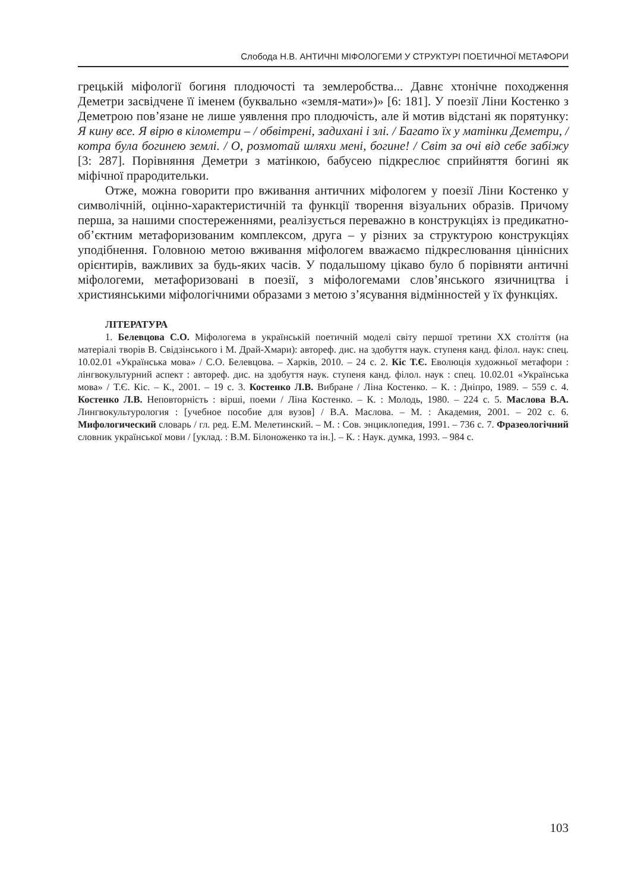Слобода Н.В. АНТИЧНІ МІФОЛОГЕМИ У СТРУКТУРІ ПОЕТИЧНОЇ МЕТАФОРИ
грецькій міфології богиня плодючості та землеробства... Давнє хтонічне походження Деметри засвідчене її іменем (буквально «земля-мати»)» [6: 181]. У поезії Ліни Костенко з Деметрою пов’язане не лише уявлення про плодючість, але й мотив відстані як порятунку: Я кину все. Я вірю в кілометри – / обвітрені, задихані і злі. / Багато їх у матінки Деметри, / котра була богинею землі. / О, розмотай шляхи мені, богине! / Світ за очі від себе забіжу [3: 287]. Порівняння Деметри з матінкою, бабусею підкреслює сприйняття богині як міфічної прародительки.
Отже, можна говорити про вживання античних міфологем у поезії Ліни Костенко у символічній, оцінно-характеристичній та функції творення візуальних образів. Причому перша, за нашими спостереженнями, реалізується переважно в конструкціях із предикатно-об’єктним метафоризованим комплексом, друга – у різних за структурою конструкціях уподібнення. Головною метою вживання міфологем вважаємо підкреслювання ціннісних орієнтирів, важливих за будь-яких часів. У подальшому цікаво було б порівняти античні міфологеми, метафоризовані в поезії, з міфологемами слов’янського язичництва і християнськими міфологічними образами з метою з’ясування відмінностей у їх функціях.
ЛІТЕРАТУРА
1. Белевцова С.О. Міфологема в українській поетичній моделі світу першої третини ХХ століття (на матеріалі творів В. Свідзінського і М. Драй-Хмари): автореф. дис. на здобуття наук. ступеня канд. філол. наук: спец. 10.02.01 «Українська мова» / С.О. Белевцова. – Харків, 2010. – 24 с. 2. Кіс Т.Є. Еволюція художньої метафори : лінгвокультурний аспект : автореф. дис. на здобуття наук. ступеня канд. філол. наук : спец. 10.02.01 «Українська мова» / Т.Є. Кіс. – К., 2001. – 19 с. 3. Костенко Л.В. Вибране / Ліна Костенко. – К. : Дніпро, 1989. – 559 с. 4. Костенко Л.В. Неповторність : вірші, поеми / Ліна Костенко. – К. : Молодь, 1980. – 224 с. 5. Маслова В.А. Лингвокультурология : [учебное пособие для вузов] / В.А. Маслова. – М. : Академия, 2001. – 202 с. 6. Мифологический словарь / гл. ред. Е.М. Мелетинский. – М. : Сов. энциклопедия, 1991. – 736 с. 7. Фразеологічний словник української мови / [уклад. : В.М. Білоноженко та ін.]. – К. : Наук. думка, 1993. – 984 с.
103